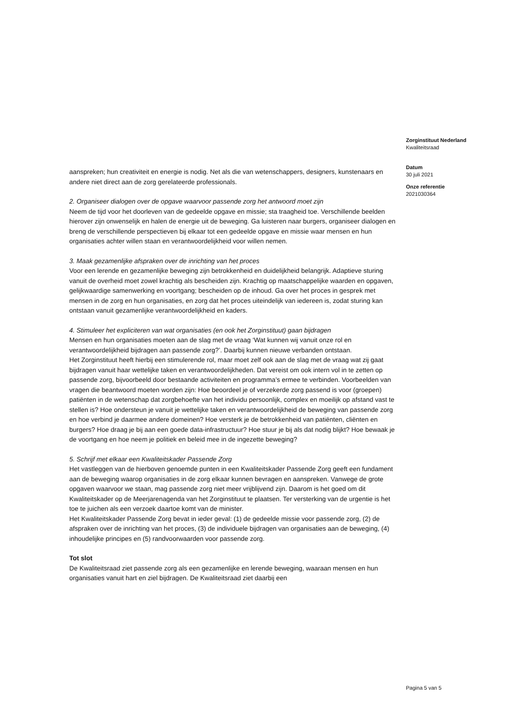Zorginstituut Nederland
Kwaliteitsraad
Datum
30 juli 2021
Onze referentie
2021030364
aanspreken; hun creativiteit en energie is nodig. Net als die van wetenschappers, designers, kunstenaars en andere niet direct aan de zorg gerelateerde professionals.
2. Organiseer dialogen over de opgave waarvoor passende zorg het antwoord moet zijn
Neem de tijd voor het doorleven van de gedeelde opgave en missie; sta traagheid toe. Verschillende beelden hierover zijn onwenselijk en halen de energie uit de beweging. Ga luisteren naar burgers, organiseer dialogen en breng de verschillende perspectieven bij elkaar tot een gedeelde opgave en missie waar mensen en hun organisaties achter willen staan en verantwoordelijkheid voor willen nemen.
3. Maak gezamenlijke afspraken over de inrichting van het proces
Voor een lerende en gezamenlijke beweging zijn betrokkenheid en duidelijkheid belangrijk. Adaptieve sturing vanuit de overheid moet zowel krachtig als bescheiden zijn. Krachtig op maatschappelijke waarden en opgaven, gelijkwaardige samenwerking en voortgang; bescheiden op de inhoud. Ga over het proces in gesprek met mensen in de zorg en hun organisaties, en zorg dat het proces uiteindelijk van iedereen is, zodat sturing kan ontstaan vanuit gezamenlijke verantwoordelijkheid en kaders.
4. Stimuleer het expliciteren van wat organisaties (en ook het Zorginstituut) gaan bijdragen
Mensen en hun organisaties moeten aan de slag met de vraag ‘Wat kunnen wij vanuit onze rol en verantwoordelijkheid bijdragen aan passende zorg?’. Daarbij kunnen nieuwe verbanden ontstaan.
Het Zorginstituut heeft hierbij een stimulerende rol, maar moet zelf ook aan de slag met de vraag wat zij gaat bijdragen vanuit haar wettelijke taken en verantwoordelijkheden. Dat vereist om ook intern vol in te zetten op passende zorg, bijvoorbeeld door bestaande activiteiten en programma’s ermee te verbinden. Voorbeelden van vragen die beantwoord moeten worden zijn: Hoe beoordeel je of verzekerde zorg passend is voor (groepen) patiënten in de wetenschap dat zorgbehoefte van het individu persoonlijk, complex en moeilijk op afstand vast te stellen is? Hoe ondersteun je vanuit je wettelijke taken en verantwoordelijkheid de beweging van passende zorg en hoe verbind je daarmee andere domeinen? Hoe versterk je de betrokkenheid van patiënten, cliënten en burgers? Hoe draag je bij aan een goede data-infrastructuur? Hoe stuur je bij als dat nodig blijkt? Hoe bewaak je de voortgang en hoe neem je politiek en beleid mee in de ingezette beweging?
5. Schrijf met elkaar een Kwaliteitskader Passende Zorg
Het vastleggen van de hierboven genoemde punten in een Kwaliteitskader Passende Zorg geeft een fundament aan de beweging waarop organisaties in de zorg elkaar kunnen bevragen en aanspreken. Vanwege de grote opgaven waarvoor we staan, mag passende zorg niet meer vrijblijvend zijn. Daarom is het goed om dit Kwaliteitskader op de Meerjarenagenda van het Zorginstituut te plaatsen. Ter versterking van de urgentie is het toe te juichen als een verzoek daartoe komt van de minister.
Het Kwaliteitskader Passende Zorg bevat in ieder geval: (1) de gedeelde missie voor passende zorg, (2) de afspraken over de inrichting van het proces, (3) de individuele bijdragen van organisaties aan de beweging, (4) inhoudelijke principes en (5) randvoorwaarden voor passende zorg.
Tot slot
De Kwaliteitsraad ziet passende zorg als een gezamenlijke en lerende beweging, waaraan mensen en hun organisaties vanuit hart en ziel bijdragen. De Kwaliteitsraad ziet daarbij een
Pagina 5 van 5